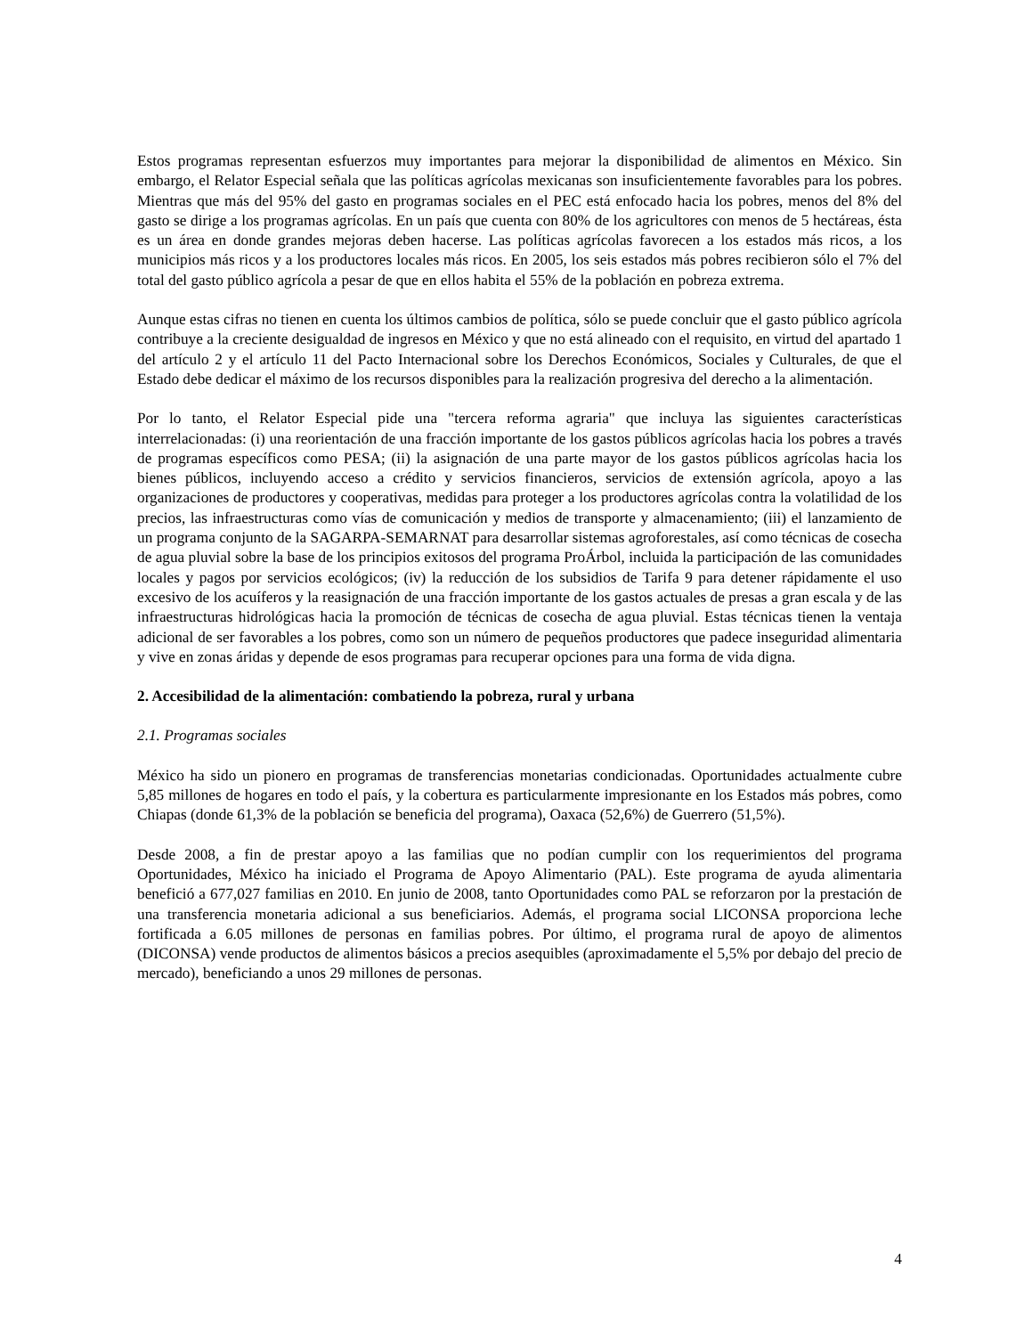Estos programas representan esfuerzos muy importantes para mejorar la disponibilidad de alimentos en México. Sin embargo, el Relator Especial señala que las políticas agrícolas mexicanas son insuficientemente favorables para los pobres. Mientras que más del 95% del gasto en programas sociales en el PEC está enfocado hacia los pobres, menos del 8% del gasto se dirige a los programas agrícolas. En un país que cuenta con 80% de los agricultores con menos de 5 hectáreas, ésta es un área en donde grandes mejoras deben hacerse. Las políticas agrícolas favorecen a los estados más ricos, a los municipios más ricos y a los productores locales más ricos. En 2005, los seis estados más pobres recibieron sólo el 7% del total del gasto público agrícola a pesar de que en ellos habita el 55% de la población en pobreza extrema.
Aunque estas cifras no tienen en cuenta los últimos cambios de política, sólo se puede concluir que el gasto público agrícola contribuye a la creciente desigualdad de ingresos en México y que no está alineado con el requisito, en virtud del apartado 1 del artículo 2 y el artículo 11 del Pacto Internacional sobre los Derechos Económicos, Sociales y Culturales, de que el Estado debe dedicar el máximo de los recursos disponibles para la realización progresiva del derecho a la alimentación.
Por lo tanto, el Relator Especial pide una "tercera reforma agraria" que incluya las siguientes características interrelacionadas: (i) una reorientación de una fracción importante de los gastos públicos agrícolas hacia los pobres a través de programas específicos como PESA; (ii) la asignación de una parte mayor de los gastos públicos agrícolas hacia los bienes públicos, incluyendo acceso a crédito y servicios financieros, servicios de extensión agrícola, apoyo a las organizaciones de productores y cooperativas, medidas para proteger a los productores agrícolas contra la volatilidad de los precios, las infraestructuras como vías de comunicación y medios de transporte y almacenamiento; (iii) el lanzamiento de un programa conjunto de la SAGARPA-SEMARNAT para desarrollar sistemas agroforestales, así como técnicas de cosecha de agua pluvial sobre la base de los principios exitosos del programa ProÁrbol, incluida la participación de las comunidades locales y pagos por servicios ecológicos; (iv) la reducción de los subsidios de Tarifa 9 para detener rápidamente el uso excesivo de los acuíferos y la reasignación de una fracción importante de los gastos actuales de presas a gran escala y de las infraestructuras hidrológicas hacia la promoción de técnicas de cosecha de agua pluvial. Estas técnicas tienen la ventaja adicional de ser favorables a los pobres, como son un número de pequeños productores que padece inseguridad alimentaria y vive en zonas áridas y depende de esos programas para recuperar opciones para una forma de vida digna.
2. Accesibilidad de la alimentación: combatiendo la pobreza, rural y urbana
2.1. Programas sociales
México ha sido un pionero en programas de transferencias monetarias condicionadas. Oportunidades actualmente cubre 5,85 millones de hogares en todo el país, y la cobertura es particularmente impresionante en los Estados más pobres, como Chiapas (donde 61,3% de la población se beneficia del programa), Oaxaca (52,6%) de Guerrero (51,5%).
Desde 2008, a fin de prestar apoyo a las familias que no podían cumplir con los requerimientos del programa Oportunidades, México ha iniciado el Programa de Apoyo Alimentario (PAL). Este programa de ayuda alimentaria benefició a 677,027 familias en 2010. En junio de 2008, tanto Oportunidades como PAL se reforzaron por la prestación de una transferencia monetaria adicional a sus beneficiarios. Además, el programa social LICONSA proporciona leche fortificada a 6.05 millones de personas en familias pobres. Por último, el programa rural de apoyo de alimentos (DICONSA) vende productos de alimentos básicos a precios asequibles (aproximadamente el 5,5% por debajo del precio de mercado), beneficiando a unos 29 millones de personas.
4